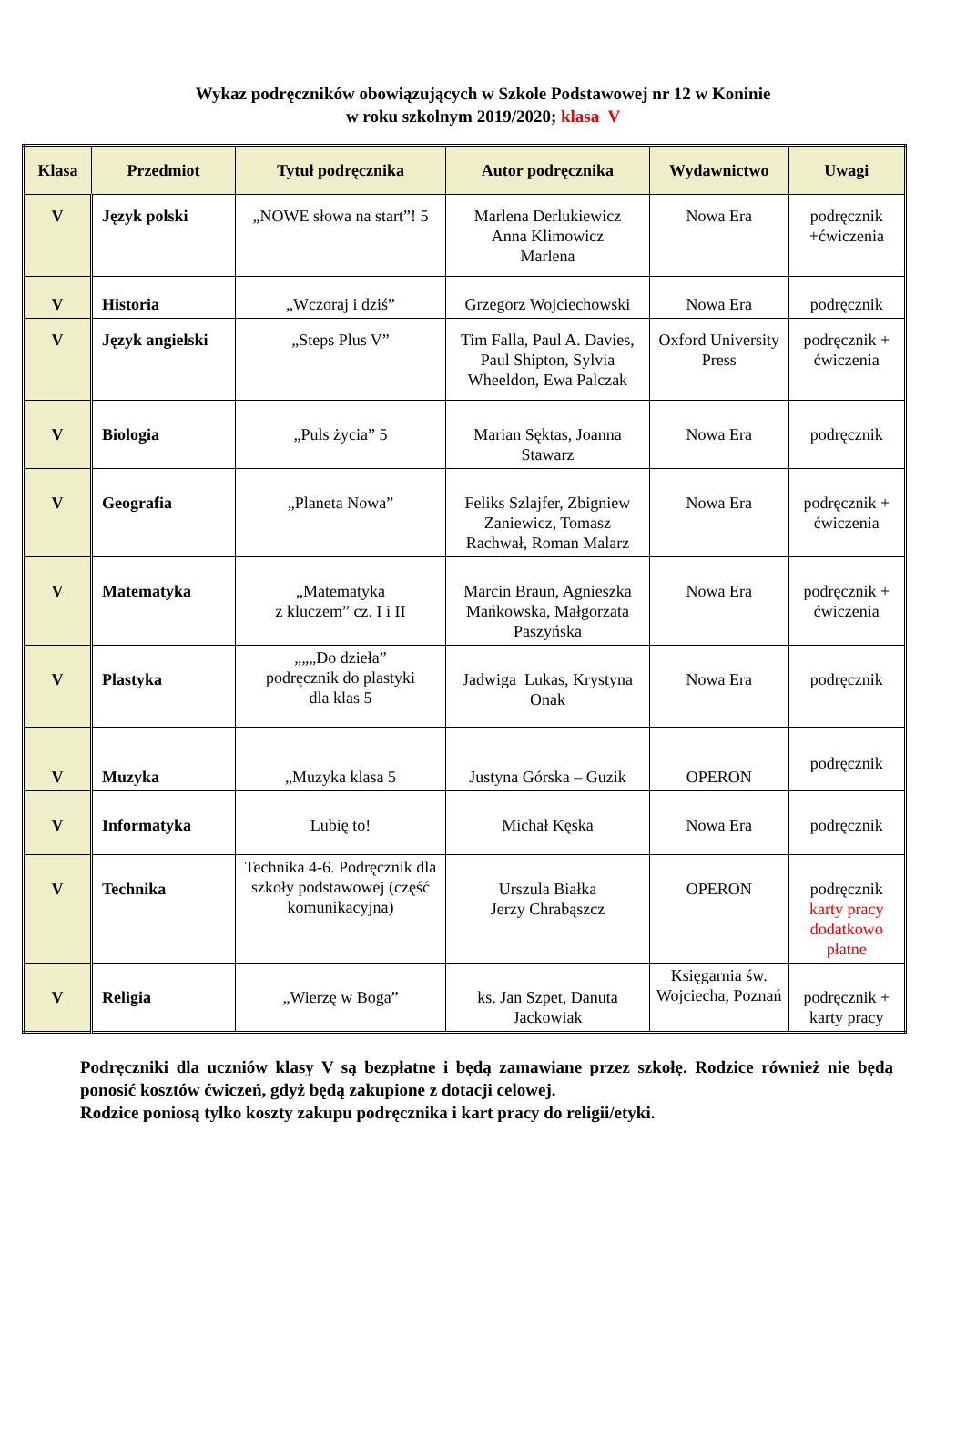Wykaz podręczników obowiązujących w Szkole Podstawowej nr 12 w Koninie
w roku szkolnym 2019/2020; klasa V
| Klasa | Przedmiot | Tytuł podręcznika | Autor podręcznika | Wydawnictwo | Uwagi |
| --- | --- | --- | --- | --- | --- |
| V | Język polski | „NOWE słowa na start”! 5 | Marlena Derlukiewicz Anna Klimowicz Marlena | Nowa Era | podręcznik +ćwiczenia |
| V | Historia | „Wczoraj i dziś” | Grzegorz Wojciechowski | Nowa Era | podręcznik |
| V | Język angielski | „Steps Plus V” | Tim Falla, Paul A. Davies, Paul Shipton, Sylvia Wheeldon, Ewa Palczak | Oxford University Press | podręcznik + ćwiczenia |
| V | Biologia | „Puls życia” 5 | Marian Sęktas, Joanna Stawarz | Nowa Era | podręcznik |
| V | Geografia | „Planeta Nowa” | Feliks Szlajfer, Zbigniew Zaniewicz, Tomasz Rachwał, Roman Malarz | Nowa Era | podręcznik + ćwiczenia |
| V | Matematyka | „Matematyka z kluczem” cz. I i II | Marcin Braun, Agnieszka Mańkowska, Małgorzata Paszyńska | Nowa Era | podręcznik + ćwiczenia |
| V | Plastyka | „„„Do dzieła” podręcznik do plastyki dla klas 5 | Jadwiga Lukas, Krystyna Onak | Nowa Era | podręcznik |
| V | Muzyka | „Muzyka klasa 5 | Justyna Górska – Guzik | OPERON | podręcznik |
| V | Informatyka | Lubię to! | Michał Kęska | Nowa Era | podręcznik |
| V | Technika | Technika 4-6. Podręcznik dla szkoły podstawowej (część komunikacyjna) | Urszula Białka Jerzy Chrabąszcz | OPERON | podręcznik karty pracy dodatkowo płatne |
| V | Religia | „Wierzę w Boga” | ks. Jan Szpet, Danuta Jackowiak | Księgarnia św. Wojciecha, Poznań | podręcznik + karty pracy |
Podręczniki dla uczniów klasy V są bezpłatne i będą zamawiane przez szkołę. Rodzice również nie będą ponosić kosztów ćwiczeń, gdyż będą zakupione z dotacji celowej.
Rodzice poniosą tylko koszty zakupu podręcznika i kart pracy do religii/etyki.